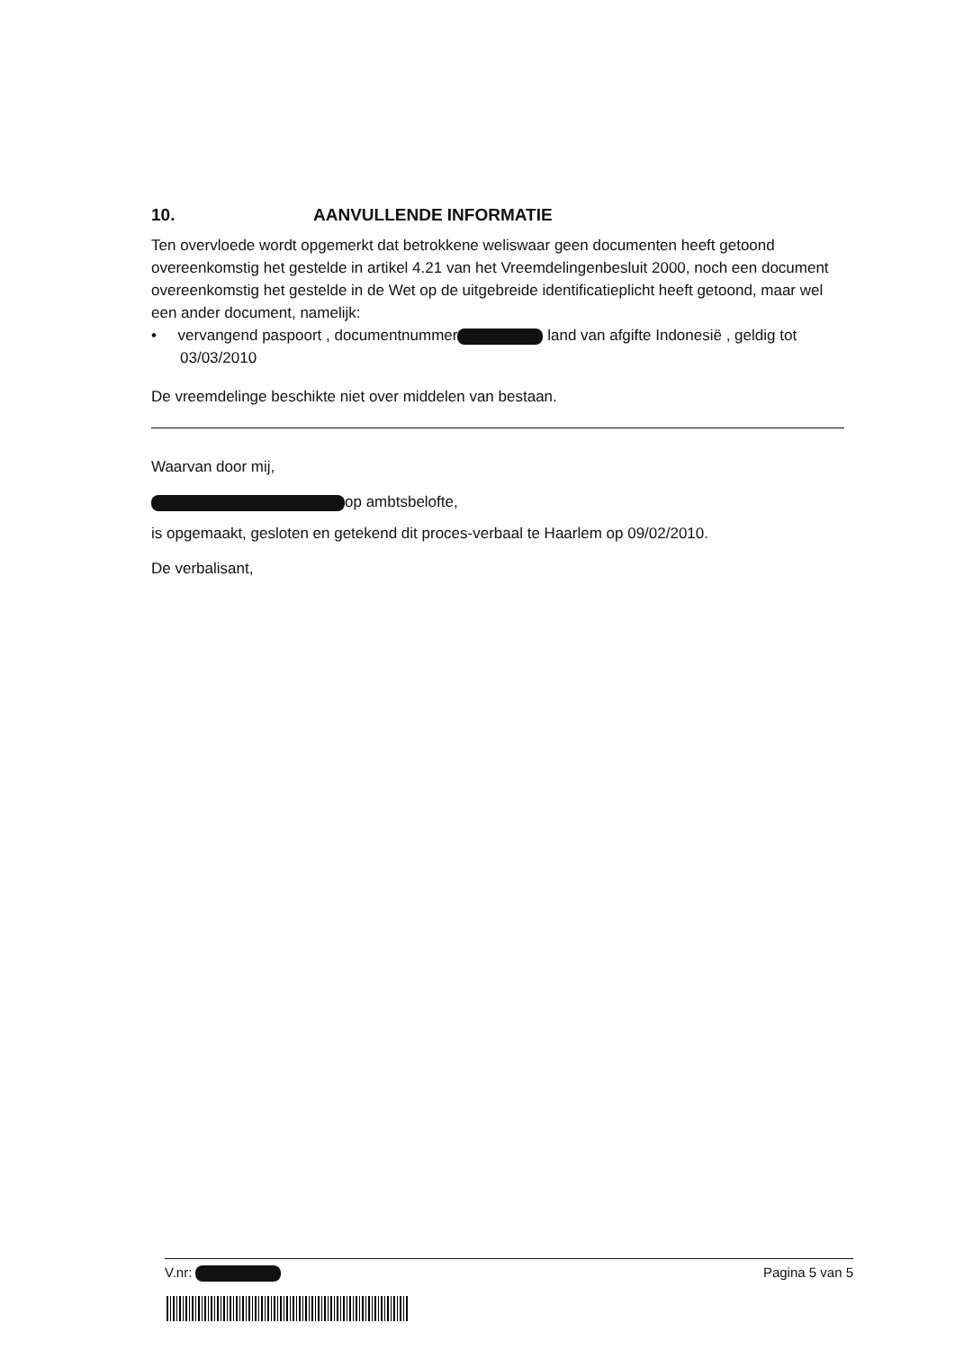10. AANVULLENDE INFORMATIE
Ten overvloede wordt opgemerkt dat betrokkene weliswaar geen documenten heeft getoond overeenkomstig het gestelde in artikel 4.21 van het Vreemdelingenbesluit 2000, noch een document overeenkomstig het gestelde in de Wet op de uitgebreide identificatieplicht heeft getoond, maar wel een ander document, namelijk:
• vervangend paspoort , documentnummer land van afgifte Indonesië , geldig tot 03/03/2010
De vreemdelinge beschikte niet over middelen van bestaan.
Waarvan door mij,
op ambtsbelofte,
is opgemaakt, gesloten en getekend dit proces-verbaal te Haarlem op 09/02/2010.
De verbalisant,
V.nr: Pagina 5 van 5